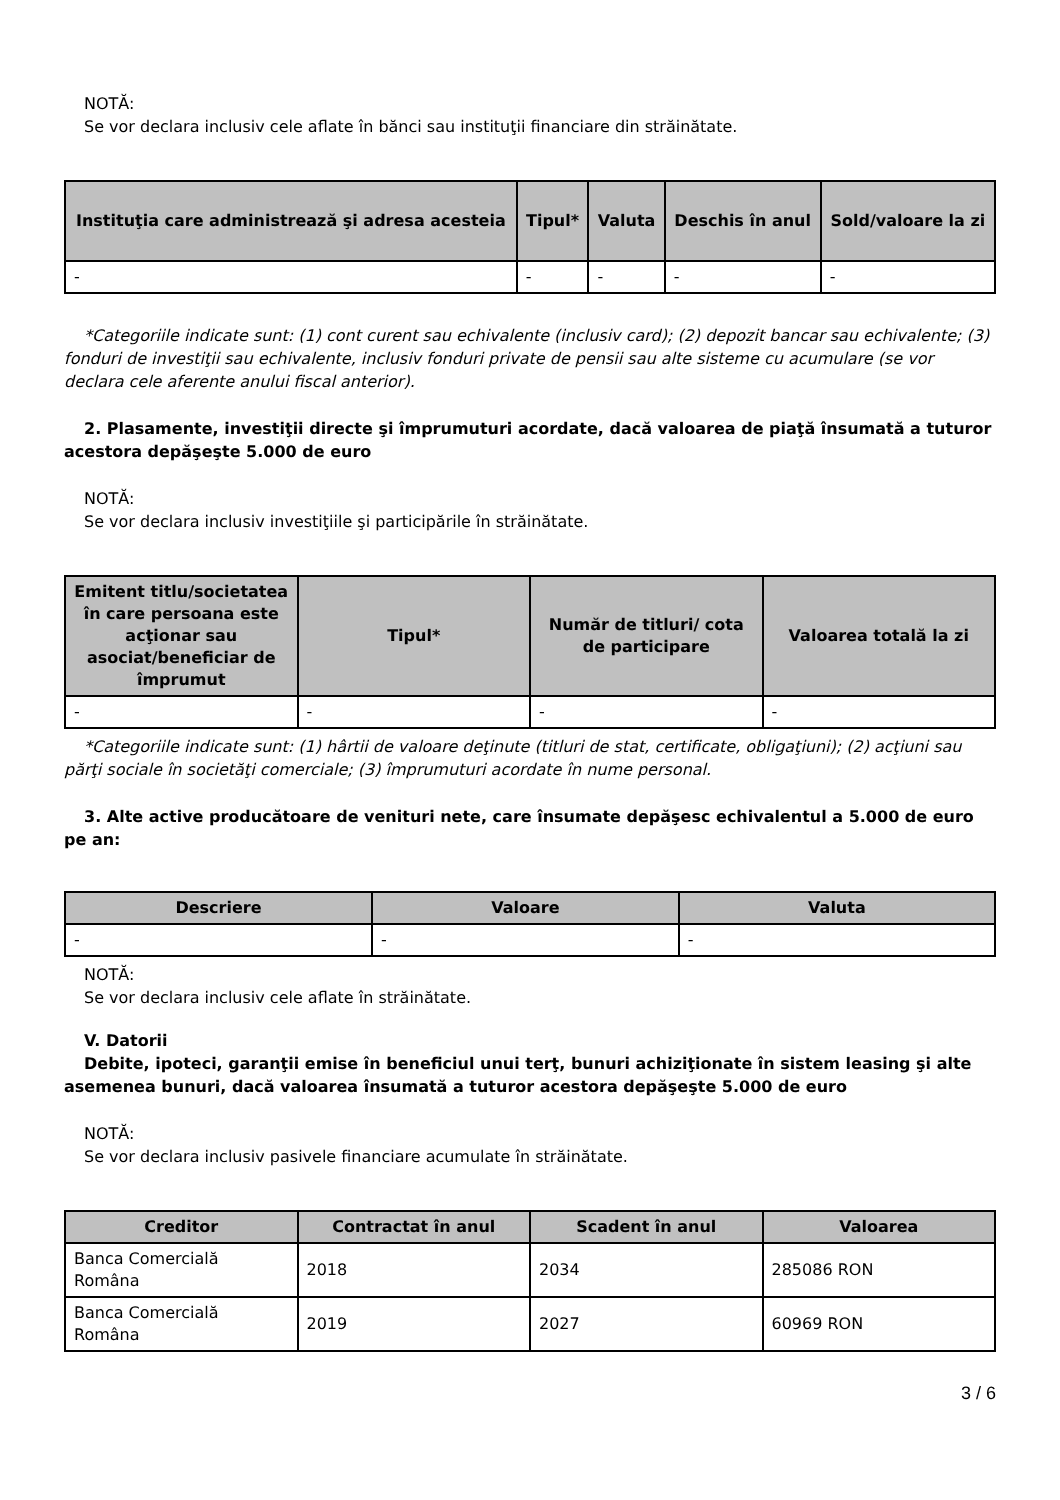NOTĂ:
Se vor declara inclusiv cele aflate în bănci sau instituţii financiare din străinătate.
| Instituţia care administrează şi adresa acesteia | Tipul* | Valuta | Deschis în anul | Sold/valoare la zi |
| --- | --- | --- | --- | --- |
| - | - | - | - | - |
*Categoriile indicate sunt: (1) cont curent sau echivalente (inclusiv card); (2) depozit bancar sau echivalente; (3) fonduri de investiţii sau echivalente, inclusiv fonduri private de pensii sau alte sisteme cu acumulare (se vor declara cele aferente anului fiscal anterior).
2. Plasamente, investiţii directe şi împrumuturi acordate, dacă valoarea de piaţă însumată a tuturor acestora depăşeşte 5.000 de euro
NOTĂ:
Se vor declara inclusiv investiţiile şi participările în străinătate.
| Emitent titlu/societatea în care persoana este acţionar sau asociat/beneficiar de împrumut | Tipul* | Număr de titluri/ cota de participare | Valoarea totală la zi |
| --- | --- | --- | --- |
| - | - | - | - |
*Categoriile indicate sunt: (1) hârtii de valoare deţinute (titluri de stat, certificate, obligaţiuni); (2) acţiuni sau părţi sociale în societăţi comerciale; (3) împrumuturi acordate în nume personal.
3. Alte active producătoare de venituri nete, care însumate depăşesc echivalentul a 5.000 de euro pe an:
| Descriere | Valoare | Valuta |
| --- | --- | --- |
| - | - | - |
NOTĂ:
Se vor declara inclusiv cele aflate în străinătate.
V. Datorii
Debite, ipoteci, garanţii emise în beneficiul unui terţ, bunuri achiziţionate în sistem leasing şi alte asemenea bunuri, dacă valoarea însumată a tuturor acestora depăşeşte 5.000 de euro
NOTĂ:
Se vor declara inclusiv pasivele financiare acumulate în străinătate.
| Creditor | Contractat în anul | Scadent în anul | Valoarea |
| --- | --- | --- | --- |
| Banca Comercială Româna | 2018 | 2034 | 285086 RON |
| Banca Comercială Româna | 2019 | 2027 | 60969 RON |
3 / 6